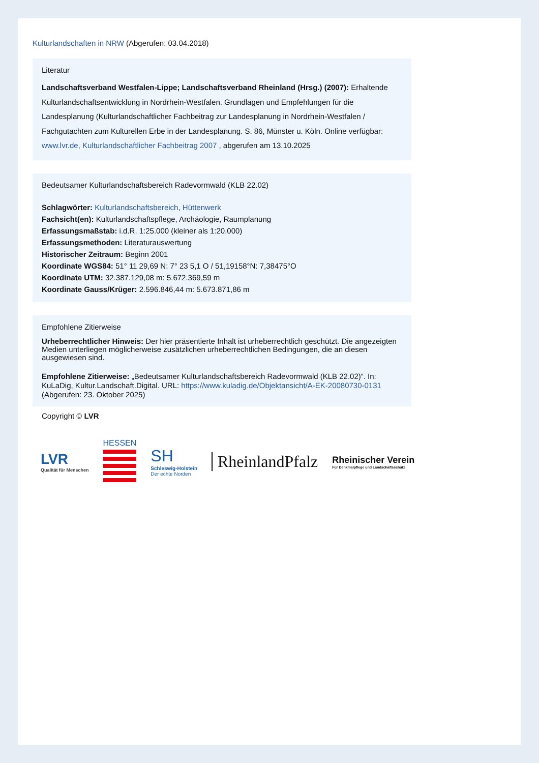Kulturlandschaften in NRW (Abgerufen: 03.04.2018)
Literatur
Landschaftsverband Westfalen-Lippe; Landschaftsverband Rheinland (Hrsg.) (2007): Erhaltende Kulturlandschaftsentwicklung in Nordrhein-Westfalen. Grundlagen und Empfehlungen für die Landesplanung (Kulturlandschaftlicher Fachbeitrag zur Landesplanung in Nordrhein-Westfalen / Fachgutachten zum Kulturellen Erbe in der Landesplanung. S. 86, Münster u. Köln. Online verfügbar: www.lvr.de, Kulturlandschaftlicher Fachbeitrag 2007 , abgerufen am 13.10.2025
Bedeutsamer Kulturlandschaftsbereich Radevormwald (KLB 22.02)
Schlagwörter: Kulturlandschaftsbereich, Hüttenwerk
Fachsicht(en): Kulturlandschaftspflege, Archäologie, Raumplanung
Erfassungsmaßstab: i.d.R. 1:25.000 (kleiner als 1:20.000)
Erfassungsmethoden: Literaturauswertung
Historischer Zeitraum: Beginn 2001
Koordinate WGS84: 51° 11 29,69 N: 7° 23 5,1 O / 51,19158°N: 7,38475°O
Koordinate UTM: 32.387.129,08 m: 5.672.369,59 m
Koordinate Gauss/Krüger: 2.596.846,44 m: 5.673.871,86 m
Empfohlene Zitierweise
Urheberrechtlicher Hinweis: Der hier präsentierte Inhalt ist urheberrechtlich geschützt. Die angezeigten Medien unterliegen möglicherweise zusätzlichen urheberrechtlichen Bedingungen, die an diesen ausgewiesen sind.
Empfohlene Zitierweise: „Bedeutsamer Kulturlandschaftsbereich Radevormwald (KLB 22.02)“. In: KuLaDig, Kultur.Landschaft.Digital. URL: https://www.kuladig.de/Objektansicht/A-EK-20080730-0131 (Abgerufen: 23. Oktober 2025)
Copyright © LVR
LVR
Qualität für Menschen
HESSEN
SH
Schleswig-Holstein
Der echte Norden
RheinlandPfalz
Rheinischer Verein
Für Denkmalpflege und Landschaftsschutz